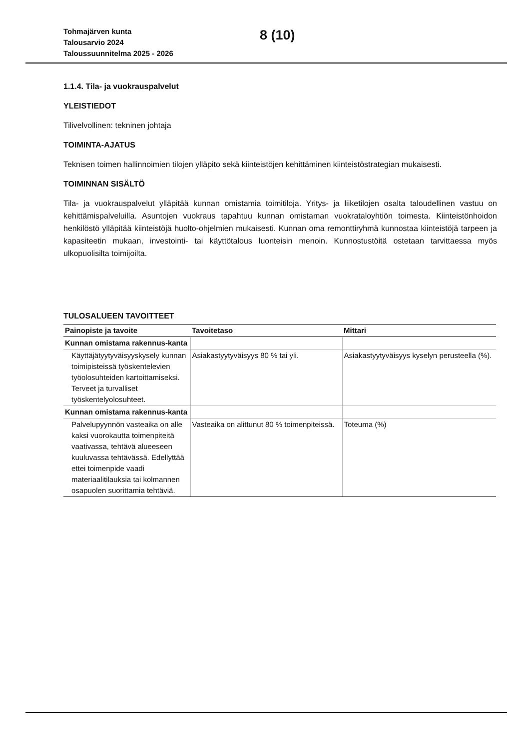Tohmajärven kunta
Talousarvio 2024
Taloussuunnitelma 2025 - 2026
8 (10)
1.1.4. Tila- ja vuokrauspalvelut
YLEISTIEDOT
Tilivelvollinen: tekninen johtaja
TOIMINTA-AJATUS
Teknisen toimen hallinnoimien tilojen ylläpito sekä kiinteistöjen kehittäminen kiinteistöstrategian mukaisesti.
TOIMINNAN SISÄLTÖ
Tila- ja vuokrauspalvelut ylläpitää kunnan omistamia toimitiloja. Yritys- ja liiketilojen osalta taloudellinen vastuu on kehittämispalveluilla. Asuntojen vuokraus tapahtuu kunnan omistaman vuokrataloyhtiön toimesta. Kiinteistönhoidon henkilöstö ylläpitää kiinteistöjä huolto-ohjelmien mukaisesti. Kunnan oma remonttiryhmä kunnostaa kiinteistöjä tarpeen ja kapasiteetin mukaan, investointi- tai käyttötalous luonteisin menoin. Kunnostustöitä ostetaan tarvittaessa myös ulkopuolisilta toimijoilta.
TULOSALUEEN TAVOITTEET
| Painopiste ja tavoite | Tavoitetaso | Mittari |
| --- | --- | --- |
| Kunnan omistama rakennus-kanta | | |
| Käyttäjätyytyväisyyskysely kunnan toimipisteissä työskentelevien työolosuhteiden kartoittamiseksi. Terveet ja turvalliset työskentelyolosuhteet. | Asiakastyytyväisyys 80 % tai yli. | Asiakastyytyväisyys kyselyn perusteella (%). |
| Kunnan omistama rakennus-kanta | | |
| Palvelupyynnön vasteaika on alle kaksi vuorokautta toimenpiteitä vaativassa, tehtävä alueeseen kuuluvassa tehtävässä. Edellyttää ettei toimenpide vaadi materiaalitilauksia tai kolmannen osapuolen suorittamia tehtäviä. | Vasteaika on alittunut 80 % toimenpiteissä. | Toteuma (%) |